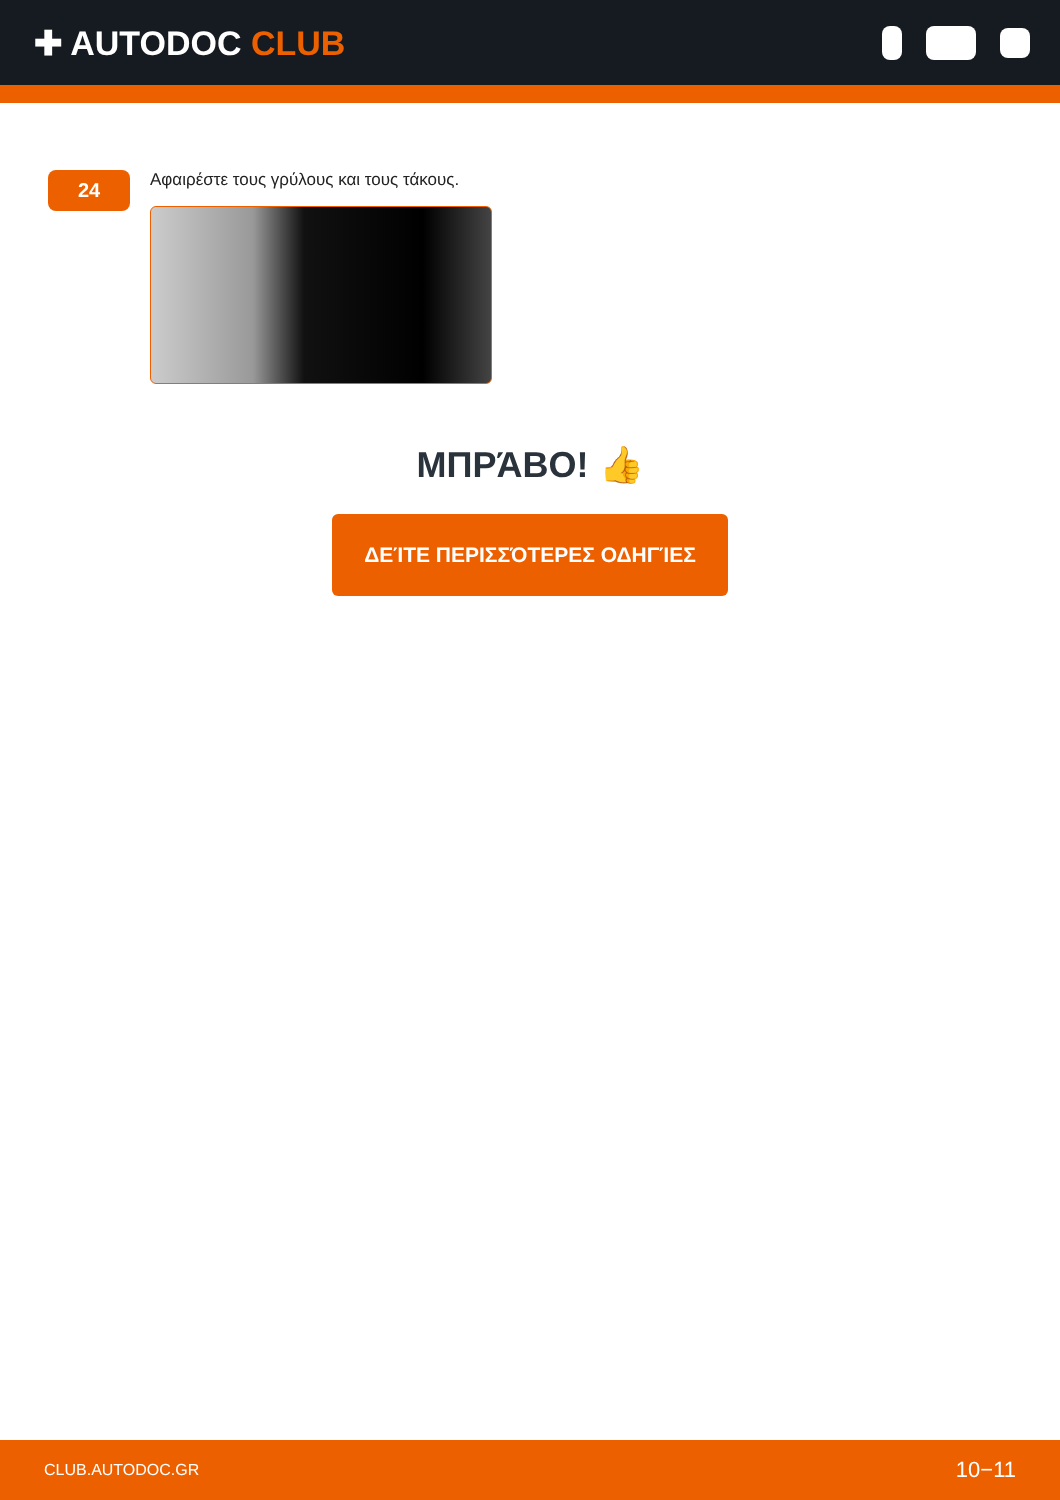✚ AUTODOC CLUB
24
Αφαιρέστε τους γρύλους και τους τάκους.
ΜΠΡΆΒΟ! 👍
ΔΕΊΤΕ ΠΕΡΙΣΣΌΤΕΡΕΣ ΟΔΗΓΊΕΣ
CLUB.AUTODOC.GR 10−11